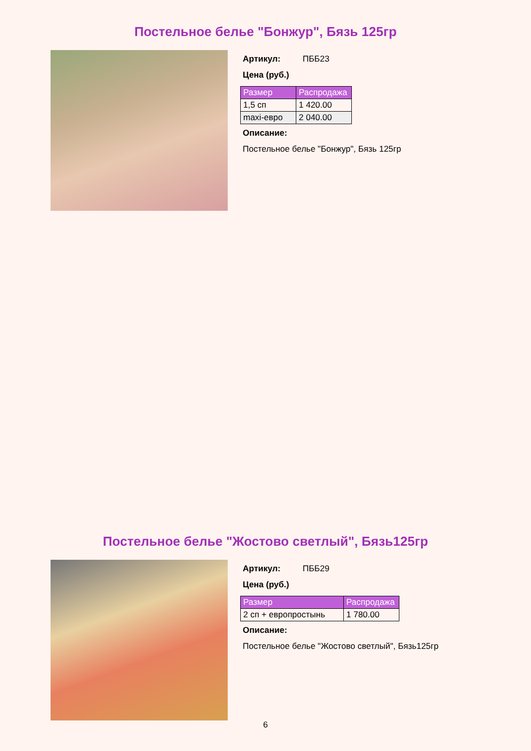Постельное белье "Бонжур", Бязь 125гр
Артикул: ПББ23
Цена (руб.)
| Размер | Распродажа |
| --- | --- |
| 1,5 сп | 1 420.00 |
| maxi-евро | 2 040.00 |
Описание:
Постельное белье "Бонжур", Бязь 125гр
Постельное белье "Жостово светлый", Бязь125гр
Артикул: ПББ29
Цена (руб.)
| Размер | Распродажа |
| --- | --- |
| 2 сп + европростынь | 1 780.00 |
Описание:
Постельное белье "Жостово светлый", Бязь125гр
6